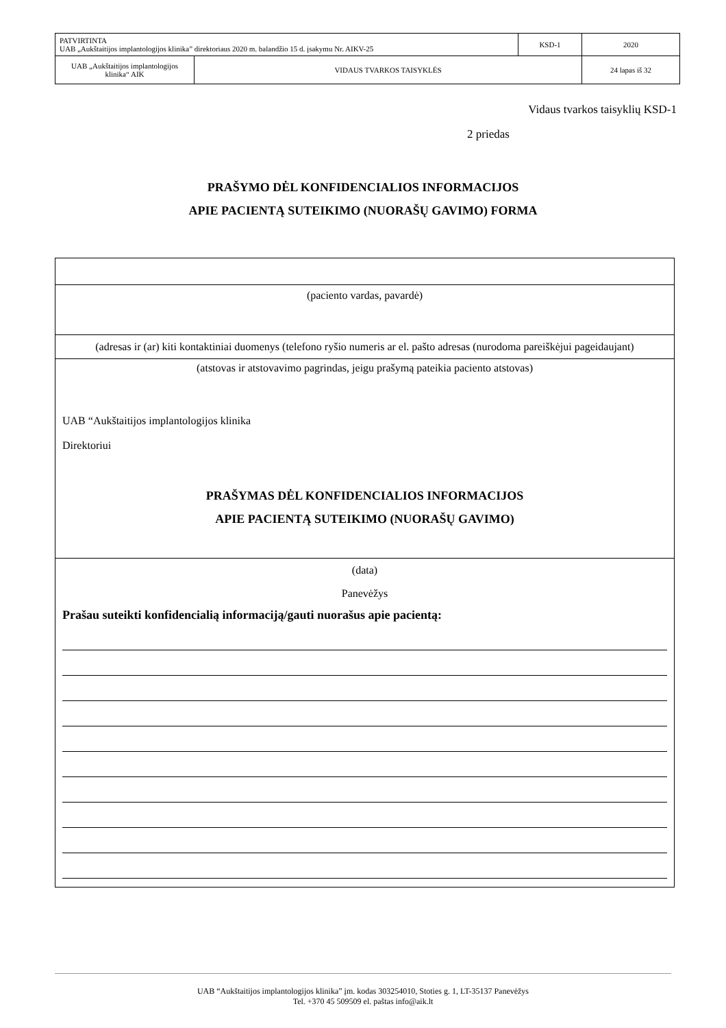| PATVIRTINTA UAB „Aukštaitijos implantologijos klinika” direktoriaus 2020 m. balandžio 15 d. įsakymu Nr. AIKV-25 | | KSD-1 | 2020 |
| UAB „Aukštaitijos implantologijos klinika“ AIK | VIDAUS TVARKOS TAISYKLĖS | | 24 lapas iš 32 |
Vidaus tvarkos taisyklių KSD-1
2 priedas
PRAŠYMO DĖL KONFIDENCIALIOS INFORMACIJOS
APIE PACIENTĄ SUTEIKIMO (NUORAŠŲ GAVIMO) FORMA
(paciento vardas, pavardė)
(adresas ir (ar) kiti kontaktiniai duomenys (telefono ryšio numeris ar el. pašto adresas (nurodoma pareiškėjui pageidaujant)
(atstovas ir atstovavimo pagrindas, jeigu prašymą pateikia paciento atstovas)
UAB “Aukštaitijos implantologijos klinika
Direktoriui
PRAŠYMAS DĖL KONFIDENCIALIOS INFORMACIJOS
APIE PACIENTĄ SUTEIKIMO (NUORAŠŲ GAVIMO)
(data)
Panevėžys
Prašau suteikti konfidencialią informaciją/gauti nuorašus apie pacientą:
UAB “Aukštaitijos implantologijos klinika” įm. kodas 303254010, Stoties g. 1, LT-35137 Panevėžys
Tel. +370 45 509509 el. paštas info@aik.lt